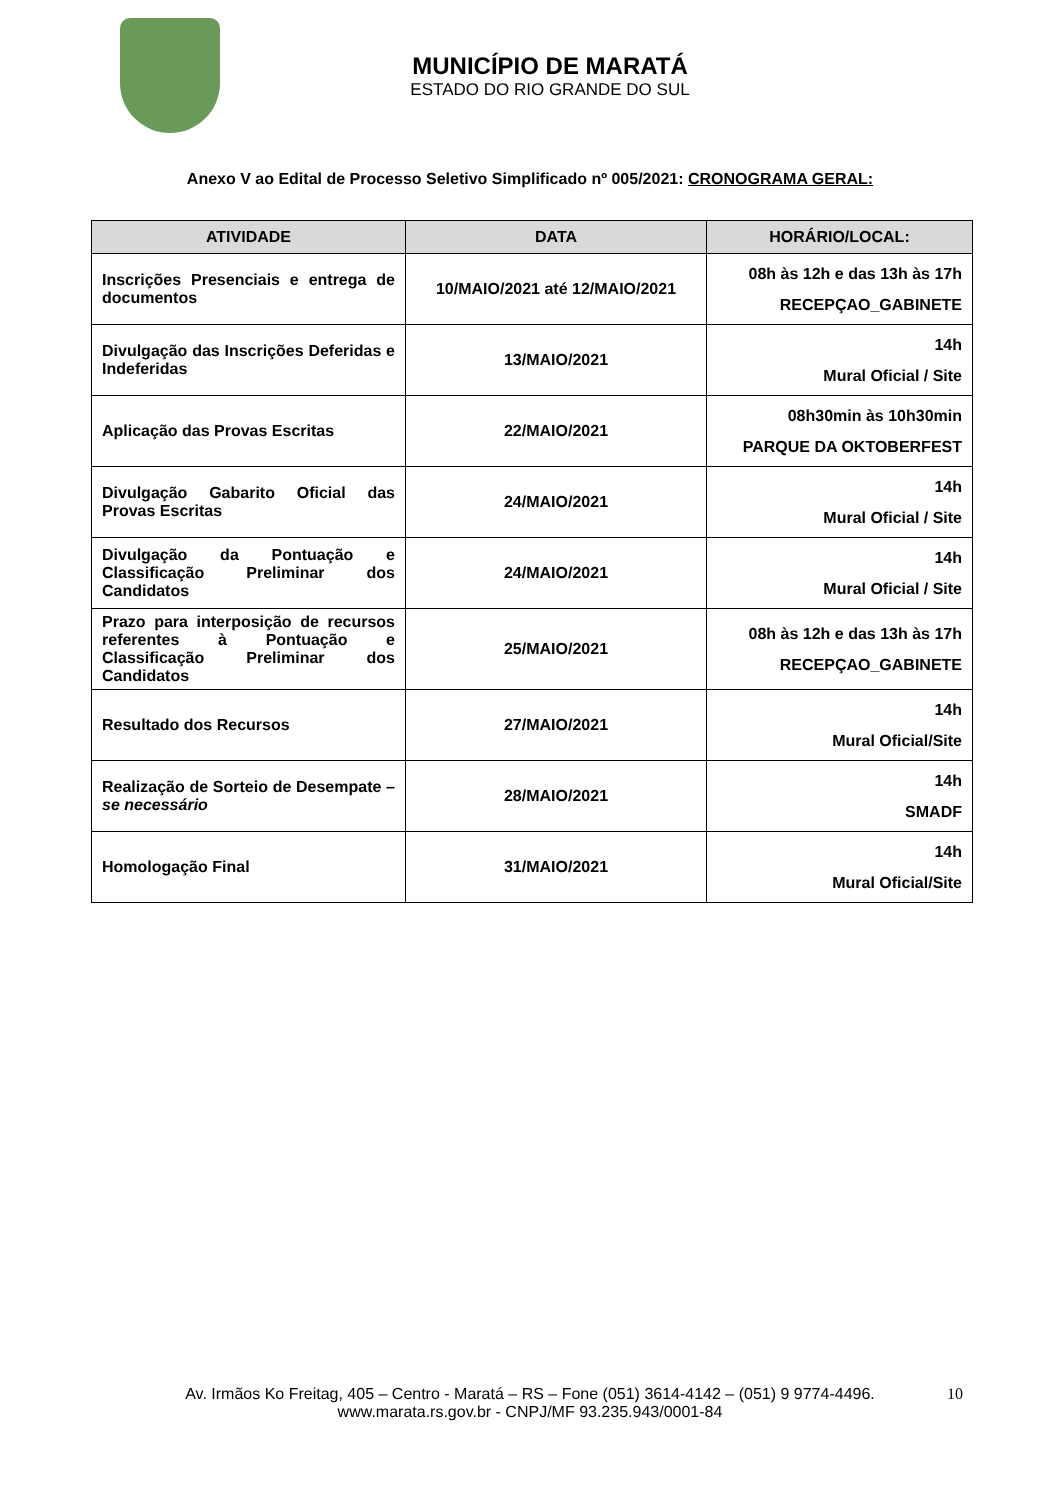MUNICÍPIO DE MARATÁ
ESTADO DO RIO GRANDE DO SUL
Anexo V ao Edital de Processo Seletivo Simplificado nº 005/2021: CRONOGRAMA GERAL:
| ATIVIDADE | DATA | HORÁRIO/LOCAL: |
| --- | --- | --- |
| Inscrições Presenciais e entrega de documentos | 10/MAIO/2021 até 12/MAIO/2021 | 08h às 12h e das 13h às 17h RECEPÇAO_GABINETE |
| Divulgação das Inscrições Deferidas e Indeferidas | 13/MAIO/2021 | 14h Mural Oficial / Site |
| Aplicação das Provas Escritas | 22/MAIO/2021 | 08h30min às 10h30min PARQUE DA OKTOBERFEST |
| Divulgação Gabarito Oficial das Provas Escritas | 24/MAIO/2021 | 14h Mural Oficial / Site |
| Divulgação da Pontuação e Classificação Preliminar dos Candidatos | 24/MAIO/2021 | 14h Mural Oficial / Site |
| Prazo para interposição de recursos referentes à Pontuação e Classificação Preliminar dos Candidatos | 25/MAIO/2021 | 08h às 12h e das 13h às 17h RECEPÇAO_GABINETE |
| Resultado dos Recursos | 27/MAIO/2021 | 14h Mural Oficial/Site |
| Realização de Sorteio de Desempate – se necessário | 28/MAIO/2021 | 14h SMADF |
| Homologação Final | 31/MAIO/2021 | 14h Mural Oficial/Site |
Av. Irmãos Ko Freitag, 405 – Centro - Maratá – RS – Fone (051) 3614-4142 – (051) 9 9774-4496. 10
www.marata.rs.gov.br - CNPJ/MF 93.235.943/0001-84